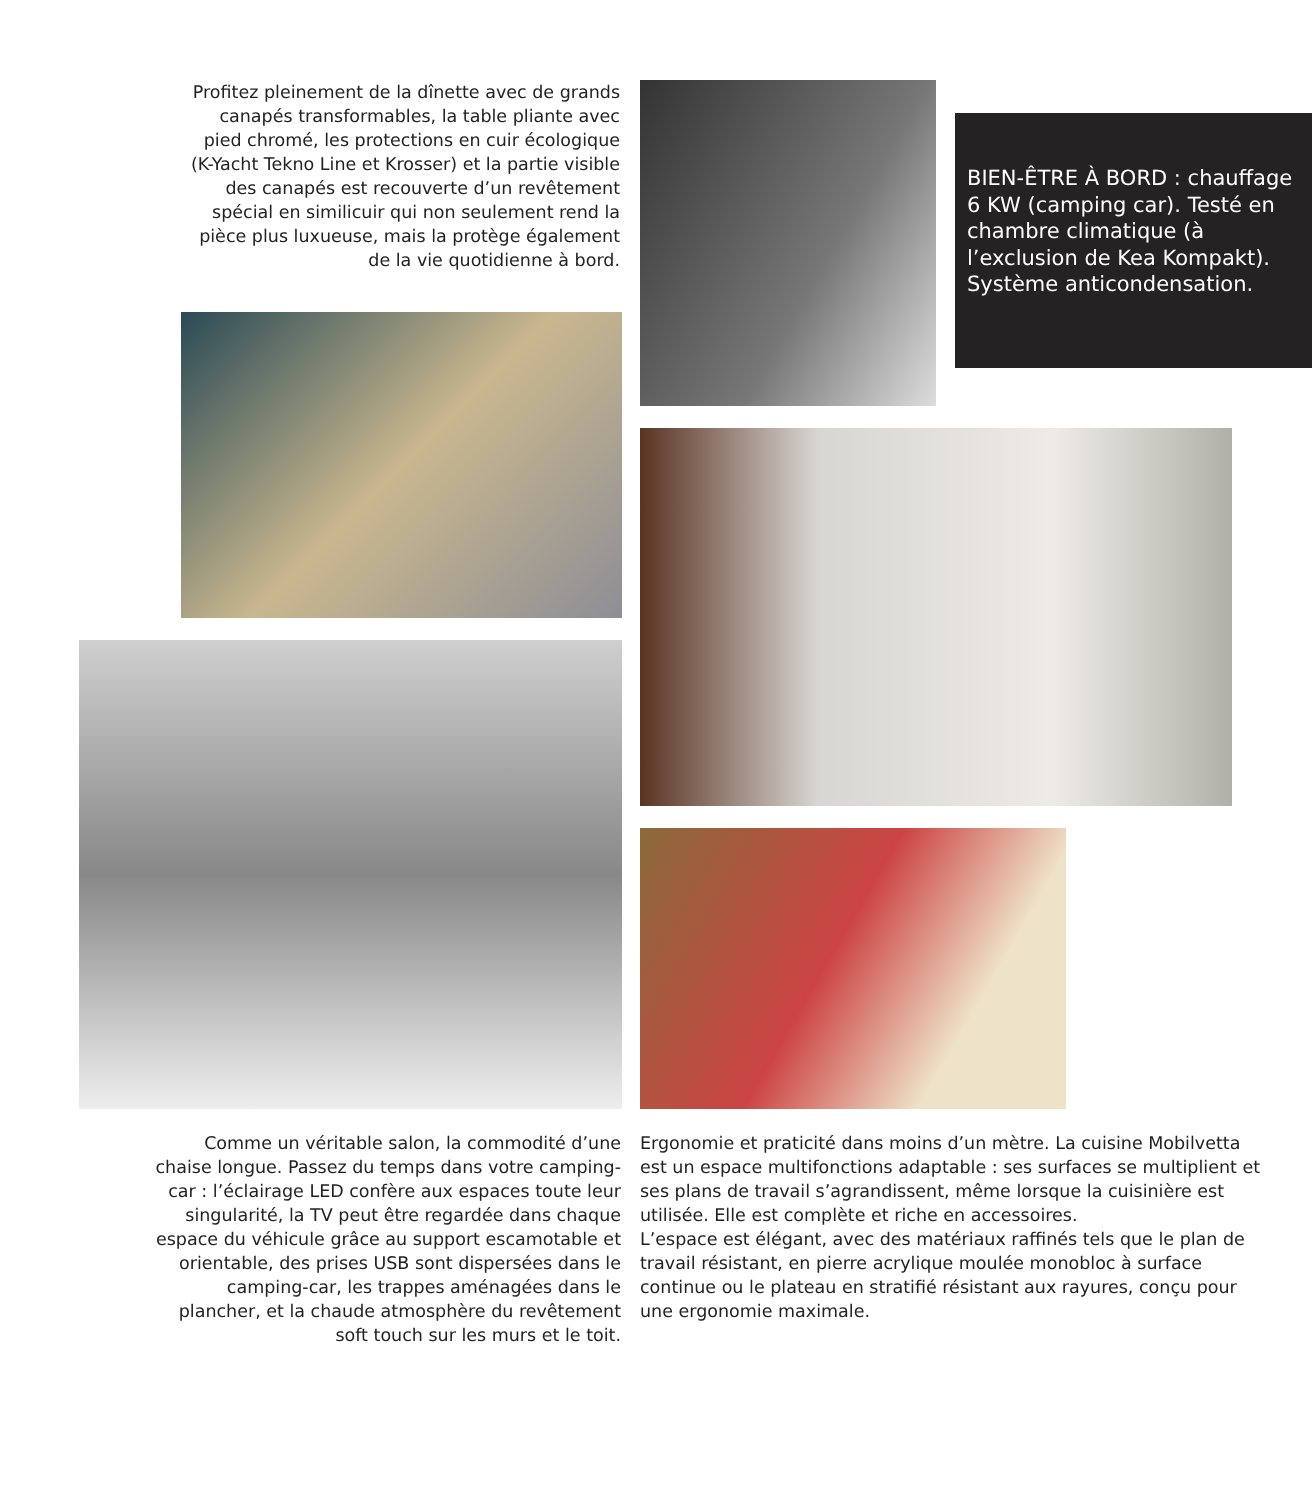Profitez pleinement de la dînette avec de grands canapés transformables, la table pliante avec pied chromé, les protections en cuir écologique (K-Yacht Tekno Line et Krosser) et la partie visible des canapés est recouverte d’un revêtement spécial en similicuir qui non seulement rend la pièce plus luxueuse, mais la protège également de la vie quotidienne à bord.
BIEN-ÊTRE À BORD : chauffage 6 KW (camping car). Testé en chambre climatique (à l’exclusion de Kea Kompakt). Système anticondensation.
Comme un véritable salon, la commodité d’une chaise longue. Passez du temps dans votre camping-car : l’éclairage LED confère aux espaces toute leur singularité, la TV peut être regardée dans chaque espace du véhicule grâce au support escamotable et orientable, des prises USB sont dispersées dans le camping-car, les trappes aménagées dans le plancher, et la chaude atmosphère du revêtement soft touch sur les murs et le toit.
Ergonomie et praticité dans moins d’un mètre. La cuisine Mobilvetta est un espace multifonctions adaptable : ses surfaces se multiplient et ses plans de travail s’agrandissent, même lorsque la cuisinière est utilisée. Elle est complète et riche en accessoires.
L’espace est élégant, avec des matériaux raffinés tels que le plan de travail résistant, en pierre acrylique moulée monobloc à surface continue ou le plateau en stratifié résistant aux rayures, conçu pour une ergonomie maximale.